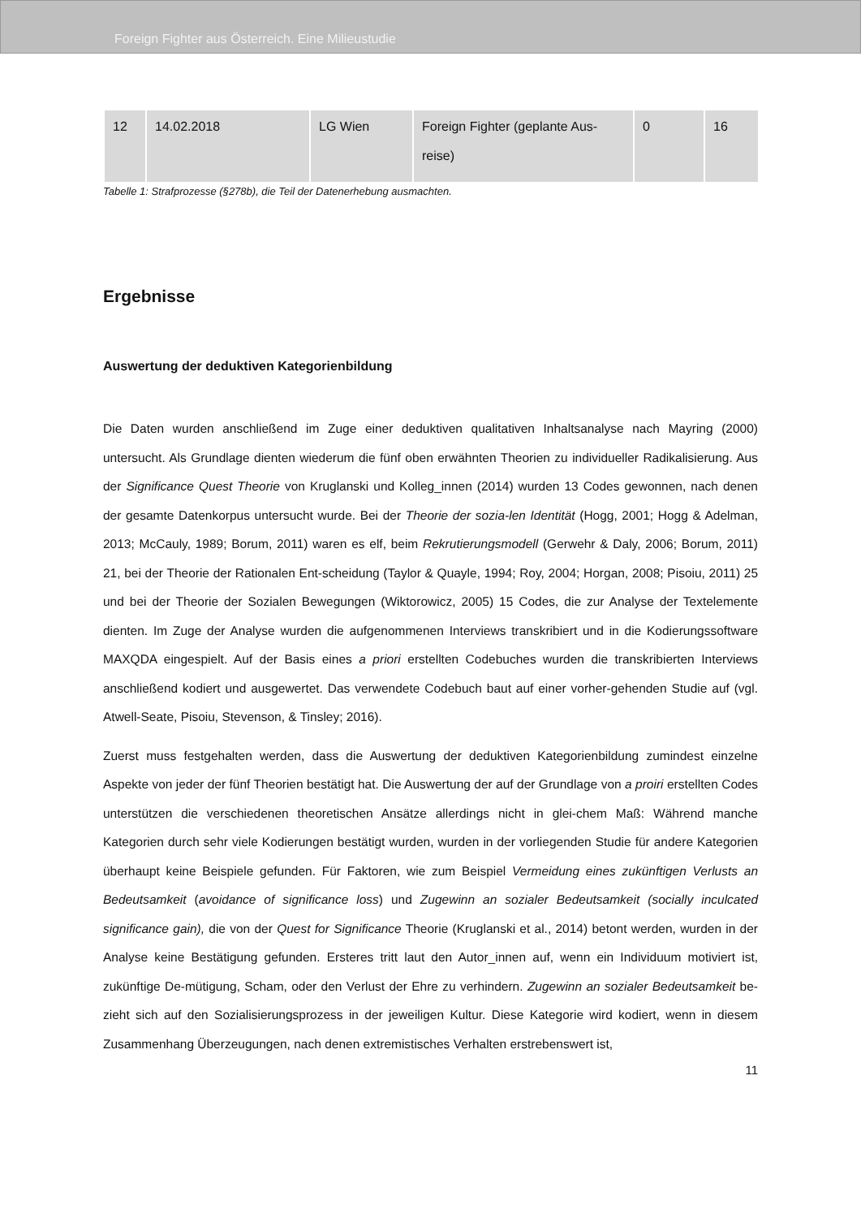Foreign Fighter aus Österreich. Eine Milieustudie
| 12 | 14.02.2018 | LG Wien | Foreign Fighter (geplante Aus-reise) | 0 | 16 |
Tabelle 1: Strafprozesse (§278b), die Teil der Datenerhebung ausmachten.
Ergebnisse
Auswertung der deduktiven Kategorienbildung
Die Daten wurden anschließend im Zuge einer deduktiven qualitativen Inhaltsanalyse nach Mayring (2000) untersucht. Als Grundlage dienten wiederum die fünf oben erwähnten Theorien zu individueller Radikalisierung. Aus der Significance Quest Theorie von Kruglanski und Kolleg_innen (2014) wurden 13 Codes gewonnen, nach denen der gesamte Datenkorpus untersucht wurde. Bei der Theorie der sozia-len Identität (Hogg, 2001; Hogg & Adelman, 2013; McCauly, 1989; Borum, 2011) waren es elf, beim Rekrutierungsmodell (Gerwehr & Daly, 2006; Borum, 2011) 21, bei der Theorie der Rationalen Ent-scheidung (Taylor & Quayle, 1994; Roy, 2004; Horgan, 2008; Pisoiu, 2011) 25 und bei der Theorie der Sozialen Bewegungen (Wiktorowicz, 2005) 15 Codes, die zur Analyse der Textelemente dienten. Im Zuge der Analyse wurden die aufgenommenen Interviews transkribiert und in die Kodierungssoftware MAXQDA eingespielt. Auf der Basis eines a priori erstellten Codebuches wurden die transkribierten Interviews anschließend kodiert und ausgewertet. Das verwendete Codebuch baut auf einer vorher-gehenden Studie auf (vgl. Atwell-Seate, Pisoiu, Stevenson, & Tinsley; 2016).
Zuerst muss festgehalten werden, dass die Auswertung der deduktiven Kategorienbildung zumindest einzelne Aspekte von jeder der fünf Theorien bestätigt hat. Die Auswertung der auf der Grundlage von a proiri erstellten Codes unterstützen die verschiedenen theoretischen Ansätze allerdings nicht in glei-chem Maß: Während manche Kategorien durch sehr viele Kodierungen bestätigt wurden, wurden in der vorliegenden Studie für andere Kategorien überhaupt keine Beispiele gefunden. Für Faktoren, wie zum Beispiel Vermeidung eines zukünftigen Verlusts an Bedeutsamkeit (avoidance of significance loss) und Zugewinn an sozialer Bedeutsamkeit (socially inculcated significance gain), die von der Quest for Significance Theorie (Kruglanski et al., 2014) betont werden, wurden in der Analyse keine Bestätigung gefunden. Ersteres tritt laut den Autor_innen auf, wenn ein Individuum motiviert ist, zukünftige De-mütigung, Scham, oder den Verlust der Ehre zu verhindern. Zugewinn an sozialer Bedeutsamkeit be-zieht sich auf den Sozialisierungsprozess in der jeweiligen Kultur. Diese Kategorie wird kodiert, wenn in diesem Zusammenhang Überzeugungen, nach denen extremistisches Verhalten erstrebenswert ist,
11